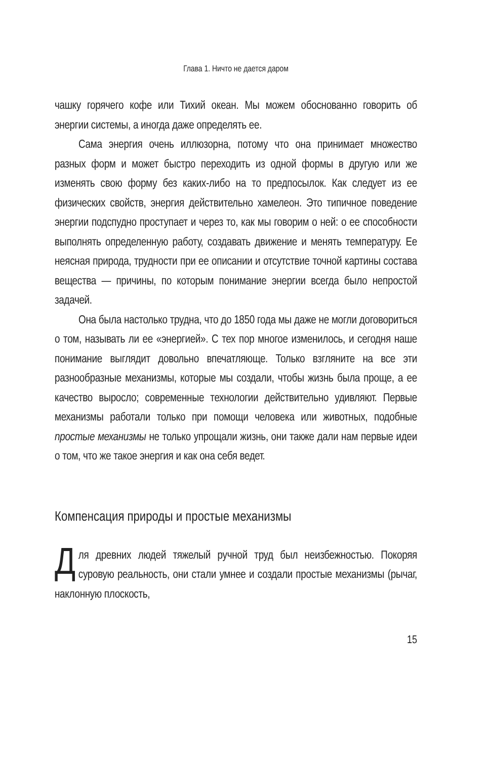Глава 1. Ничто не дается даром
чашку горячего кофе или Тихий океан. Мы можем обоснованно говорить об энергии системы, а иногда даже определять ее.
Сама энергия очень иллюзорна, потому что она принимает множество разных форм и может быстро переходить из одной формы в другую или же изменять свою форму без каких-либо на то предпосылок. Как следует из ее физических свойств, энергия действительно хамелеон. Это типичное поведение энергии подспудно проступает и через то, как мы говорим о ней: о ее способности выполнять определенную работу, создавать движение и менять температуру. Ее неясная природа, трудности при ее описании и отсутствие точной картины состава вещества — причины, по которым понимание энергии всегда было непростой задачей.
Она была настолько трудна, что до 1850 года мы даже не могли договориться о том, называть ли ее «энергией». С тех пор многое изменилось, и сегодня наше понимание выглядит довольно впечатляюще. Только взгляните на все эти разнообразные механизмы, которые мы создали, чтобы жизнь была проще, а ее качество выросло; современные технологии действительно удивляют. Первые механизмы работали только при помощи человека или животных, подобные простые механизмы не только упрощали жизнь, они также дали нам первые идеи о том, что же такое энергия и как она себя ведет.
Компенсация природы и простые механизмы
Для древних людей тяжелый ручной труд был неизбежностью. Покоряя суровую реальность, они стали умнее и создали простые механизмы (рычаг, наклонную плоскость,
15